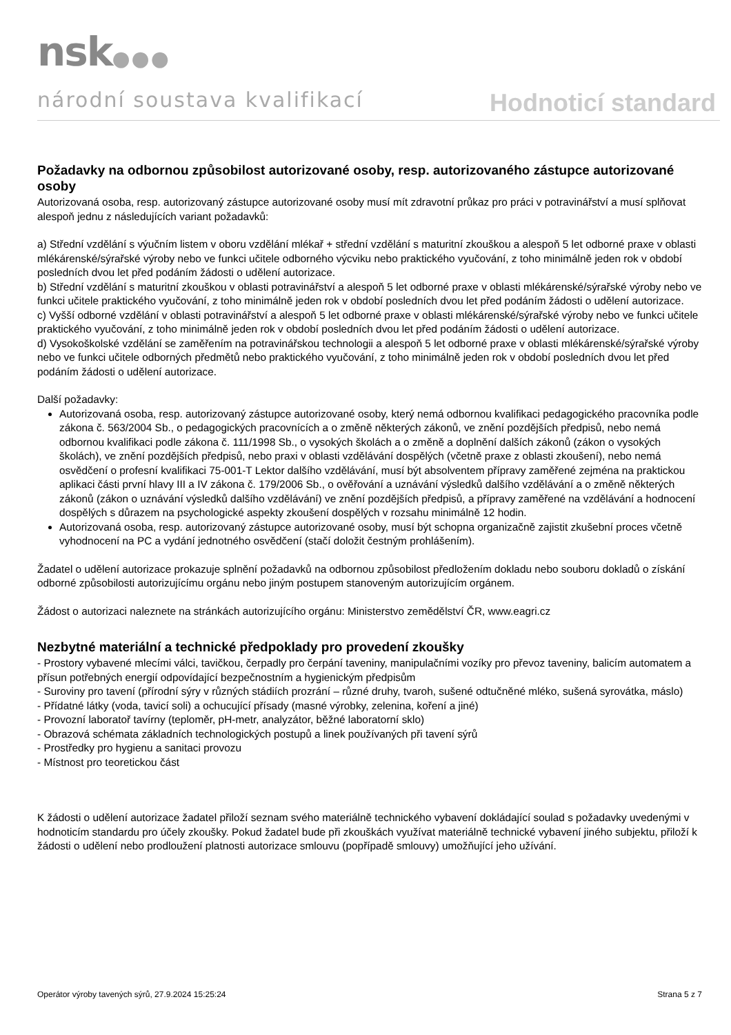nsk●●●
národní soustava kvalifikací
Hodnoticí standard
Požadavky na odbornou způsobilost autorizované osoby, resp. autorizovaného zástupce autorizované osoby
Autorizovaná osoba, resp. autorizovaný zástupce autorizované osoby musí mít zdravotní průkaz pro práci v potravinářství a musí splňovat alespoň jednu z následujících variant požadavků:
a) Střední vzdělání s výučním listem v oboru vzdělání mlékař + střední vzdělání s maturitní zkouškou a alespoň 5 let odborné praxe v oblasti mlékárenské/sýrařské výroby nebo ve funkci učitele odborného výcviku nebo praktického vyučování, z toho minimálně jeden rok v období posledních dvou let před podáním žádosti o udělení autorizace.
b) Střední vzdělání s maturitní zkouškou v oblasti potravinářství a alespoň 5 let odborné praxe v oblasti mlékárenské/sýrařské výroby nebo ve funkci učitele praktického vyučování, z toho minimálně jeden rok v období posledních dvou let před podáním žádosti o udělení autorizace.
c) Vyšší odborné vzdělání v oblasti potravinářství a alespoň 5 let odborné praxe v oblasti mlékárenské/sýrařské výroby nebo ve funkci učitele praktického vyučování, z toho minimálně jeden rok v období posledních dvou let před podáním žádosti o udělení autorizace.
d) Vysokoškolské vzdělání se zaměřením na potravinářskou technologii a alespoň 5 let odborné praxe v oblasti mlékárenské/sýrařské výroby nebo ve funkci učitele odborných předmětů nebo praktického vyučování, z toho minimálně jeden rok v období posledních dvou let před podáním žádosti o udělení autorizace.
Další požadavky:
Autorizovaná osoba, resp. autorizovaný zástupce autorizované osoby, který nemá odbornou kvalifikaci pedagogického pracovníka podle zákona č. 563/2004 Sb., o pedagogických pracovnících a o změně některých zákonů, ve znění pozdějších předpisů, nebo nemá odbornou kvalifikaci podle zákona č. 111/1998 Sb., o vysokých školách a o změně a doplnění dalších zákonů (zákon o vysokých školách), ve znění pozdějších předpisů, nebo praxi v oblasti vzdělávání dospělých (včetně praxe z oblasti zkoušení), nebo nemá osvědčení o profesní kvalifikaci 75-001-T Lektor dalšího vzdělávání, musí být absolventem přípravy zaměřené zejména na praktickou aplikaci části první hlavy III a IV zákona č. 179/2006 Sb., o ověřování a uznávání výsledků dalšího vzdělávání a o změně některých zákonů (zákon o uznávání výsledků dalšího vzdělávání) ve znění pozdějších předpisů, a přípravy zaměřené na vzdělávání a hodnocení dospělých s důrazem na psychologické aspekty zkoušení dospělých v rozsahu minimálně 12 hodin.
Autorizovaná osoba, resp. autorizovaný zástupce autorizované osoby, musí být schopna organizačně zajistit zkušební proces včetně vyhodnocení na PC a vydání jednotného osvědčení (stačí doložit čestným prohlášením).
Žadatel o udělení autorizace prokazuje splnění požadavků na odbornou způsobilost předložením dokladu nebo souboru dokladů o získání odborné způsobilosti autorizujícímu orgánu nebo jiným postupem stanoveným autorizujícím orgánem.
Žádost o autorizaci naleznete na stránkách autorizujícího orgánu: Ministerstvo zemědělství ČR, www.eagri.cz
Nezbytné materiální a technické předpoklady pro provedení zkoušky
- Prostory vybavené mlecími válci, tavičkou, čerpadly pro čerpání taveniny, manipulačními vozíky pro převoz taveniny, balicím automatem a přísun potřebných energií odpovídající bezpečnostním a hygienickým předpisům
- Suroviny pro tavení (přírodní sýry v různých stádiích prozrání – různé druhy, tvaroh, sušené odtučněné mléko, sušená syrovátka, máslo)
- Přídatné látky (voda, tavicí soli) a ochucující přísady (masné výrobky, zelenina, koření a jiné)
- Provozní laboratoř tavírny (teploměr, pH-metr, analyzátor, běžné laboratorní sklo)
- Obrazová schémata základních technologických postupů a linek používaných při tavení sýrů
- Prostředky pro hygienu a sanitaci provozu
- Místnost pro teoretickou část
K žádosti o udělení autorizace žadatel přiloží seznam svého materiálně technického vybavení dokládající soulad s požadavky uvedenými v hodnoticím standardu pro účely zkoušky. Pokud žadatel bude při zkouškách využívat materiálně technické vybavení jiného subjektu, přiloží k žádosti o udělení nebo prodloužení platnosti autorizace smlouvu (popřípadě smlouvy) umožňující jeho užívání.
Operátor výroby tavených sýrů, 27.9.2024 15:25:24 Strana 5 z 7